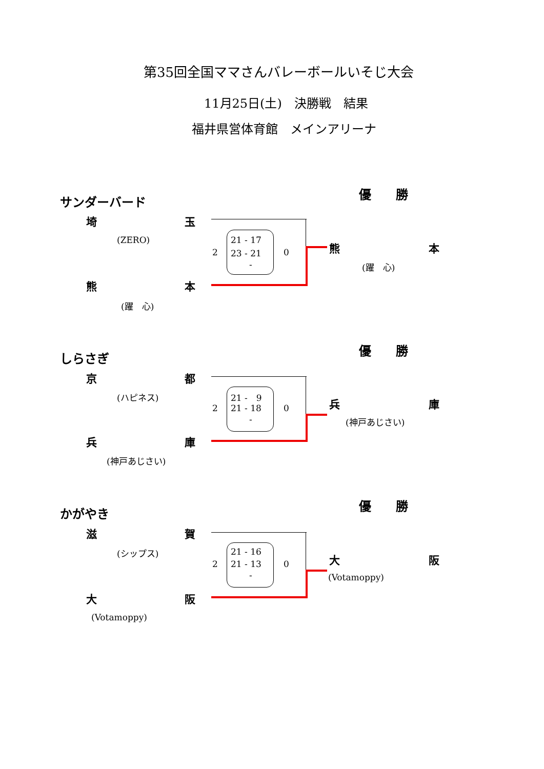第35回全国ママさんバレーボールいそじ大会
11月25日(土)　決勝戦　結果
福井県営体育館　メインアリーナ
優　　勝
サンダーバード
埼 玉
(ZERO)
2
21 - 17
23 - 21
-
0 熊 本
(躍　心)
熊 本
(躍　心)
優　　勝
しらさぎ
京 都
(ハピネス)
2
21 -　9
21 - 18
-
0 兵 庫
(神戸あじさい)
兵 庫
(神戸あじさい)
優　　勝
かがやき
滋 賀
(シップス)
2
21 - 16
21 - 13
-
0 大 阪
(Votamoppy)
大 阪
(Votamoppy)